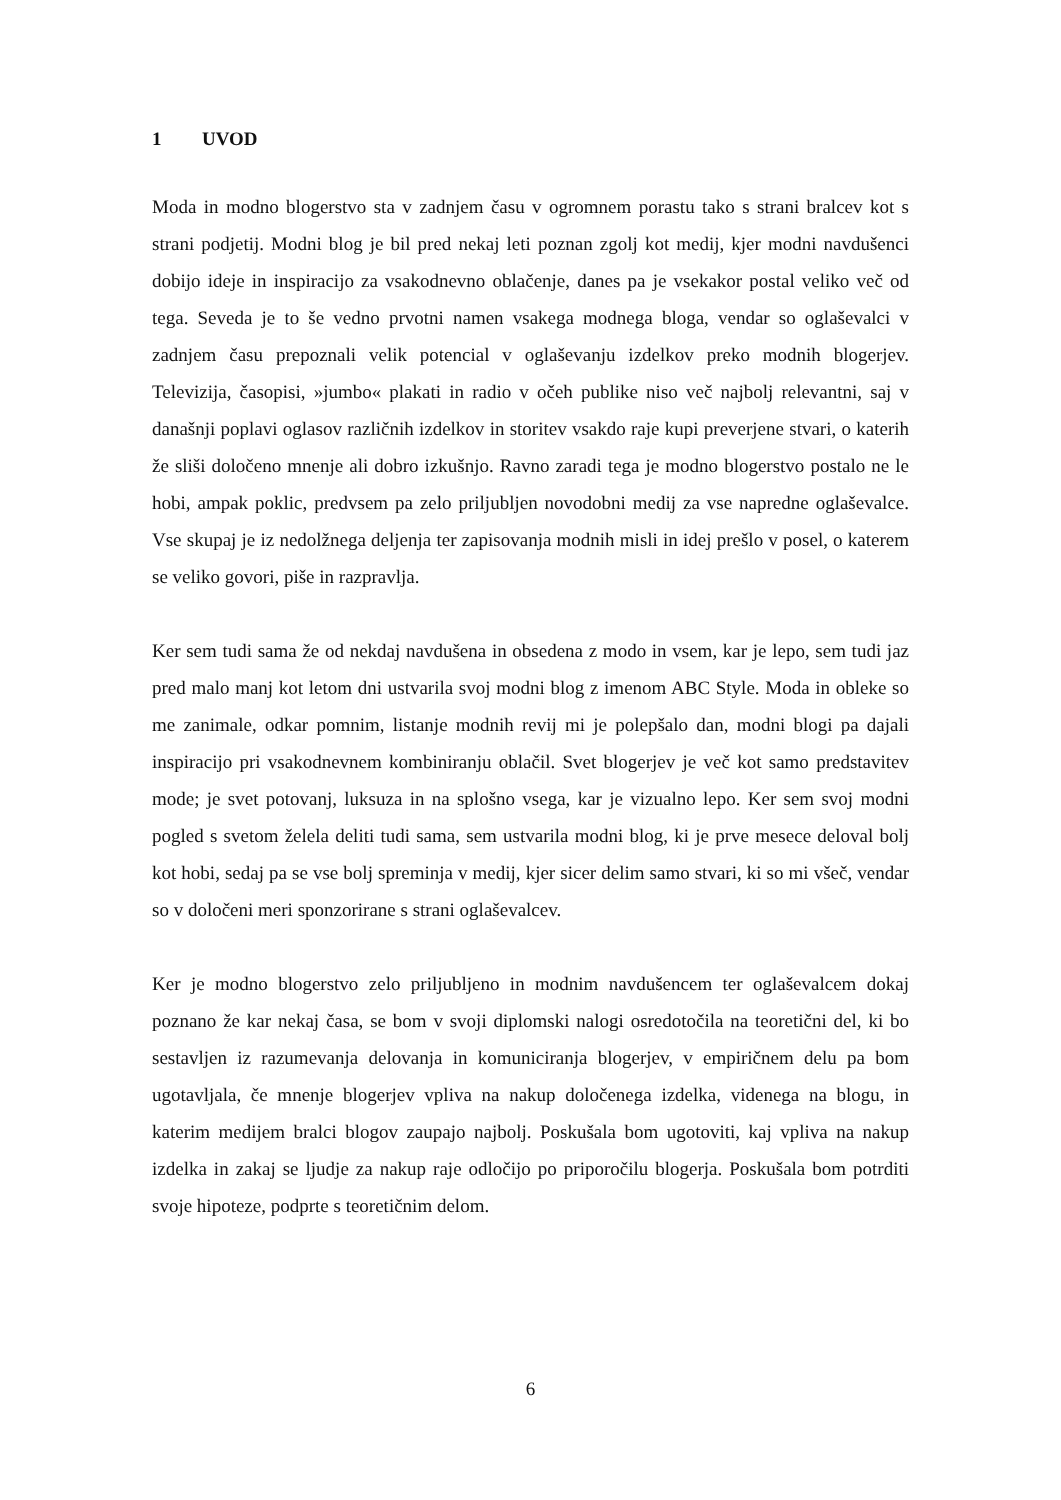1 UVOD
Moda in modno blogerstvo sta v zadnjem času v ogromnem porastu tako s strani bralcev kot s strani podjetij. Modni blog je bil pred nekaj leti poznan zgolj kot medij, kjer modni navdušenci dobijo ideje in inspiracijo za vsakodnevno oblačenje, danes pa je vsekakor postal veliko več od tega. Seveda je to še vedno prvotni namen vsakega modnega bloga, vendar so oglaševalci v zadnjem času prepoznali velik potencial v oglaševanju izdelkov preko modnih blogerjev. Televizija, časopisi, »jumbo« plakati in radio v očeh publike niso več najbolj relevantni, saj v današnji poplavi oglasov različnih izdelkov in storitev vsakdo raje kupi preverjene stvari, o katerih že sliši določeno mnenje ali dobro izkušnjo. Ravno zaradi tega je modno blogerstvo postalo ne le hobi, ampak poklic, predvsem pa zelo priljubljen novodobni medij za vse napredne oglaševalce. Vse skupaj je iz nedolžnega deljenja ter zapisovanja modnih misli in idej prešlo v posel, o katerem se veliko govori, piše in razpravlja.
Ker sem tudi sama že od nekdaj navdušena in obsedena z modo in vsem, kar je lepo, sem tudi jaz pred malo manj kot letom dni ustvarila svoj modni blog z imenom ABC Style. Moda in obleke so me zanimale, odkar pomnim, listanje modnih revij mi je polepšalo dan, modni blogi pa dajali inspiracijo pri vsakodnevnem kombiniranju oblačil. Svet blogerjev je več kot samo predstavitev mode; je svet potovanj, luksuza in na splošno vsega, kar je vizualno lepo. Ker sem svoj modni pogled s svetom želela deliti tudi sama, sem ustvarila modni blog, ki je prve mesece deloval bolj kot hobi, sedaj pa se vse bolj spreminja v medij, kjer sicer delim samo stvari, ki so mi všeč, vendar so v določeni meri sponzorirane s strani oglaševalcev.
Ker je modno blogerstvo zelo priljubljeno in modnim navdušencem ter oglaševalcem dokaj poznano že kar nekaj časa, se bom v svoji diplomski nalogi osredotočila na teoretični del, ki bo sestavljen iz razumevanja delovanja in komuniciranja blogerjev, v empiričnem delu pa bom ugotavljala, če mnenje blogerjev vpliva na nakup določenega izdelka, videnega na blogu, in katerim medijem bralci blogov zaupajo najbolj. Poskušala bom ugotoviti, kaj vpliva na nakup izdelka in zakaj se ljudje za nakup raje odločijo po priporočilu blogerja. Poskušala bom potrditi svoje hipoteze, podprte s teoretičnim delom.
6